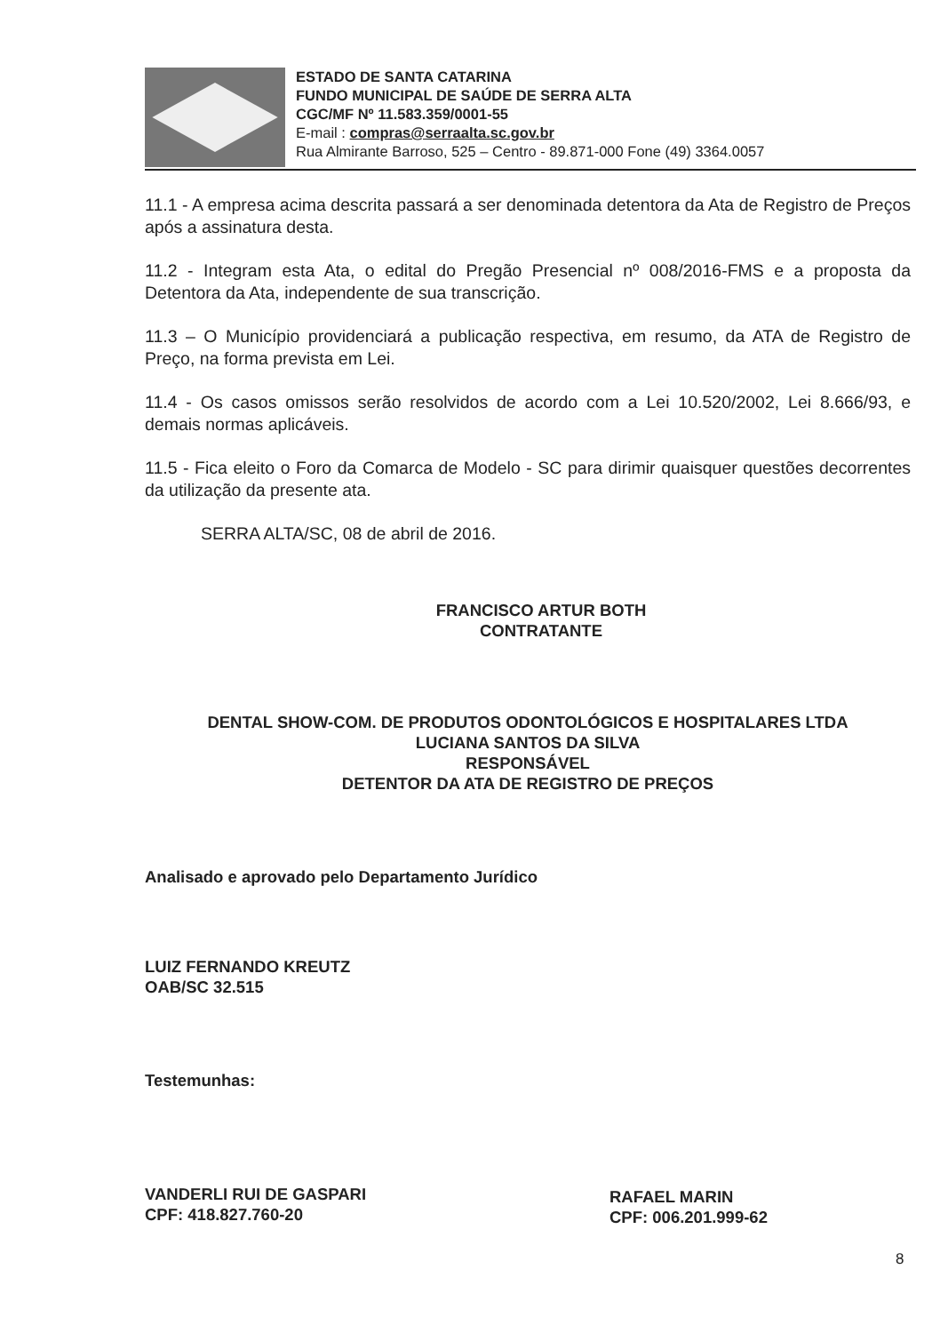ESTADO DE SANTA CATARINA
FUNDO MUNICIPAL DE SAÚDE DE SERRA ALTA
CGC/MF Nº 11.583.359/0001-55
E-mail : compras@serraalta.sc.gov.br
Rua Almirante Barroso, 525 – Centro - 89.871-000 Fone (49) 3364.0057
11.1 - A empresa acima descrita passará a ser denominada detentora da Ata de Registro de Preços após a assinatura desta.
11.2 - Integram esta Ata, o edital do Pregão Presencial nº 008/2016-FMS e a proposta da Detentora da Ata, independente de sua transcrição.
11.3 – O Município providenciará a publicação respectiva, em resumo, da ATA de Registro de Preço, na forma prevista em Lei.
11.4 - Os casos omissos serão resolvidos de acordo com a Lei 10.520/2002, Lei 8.666/93, e demais normas aplicáveis.
11.5 - Fica eleito o Foro da Comarca de Modelo - SC para dirimir quaisquer questões decorrentes da utilização da presente ata.
SERRA ALTA/SC, 08 de abril de 2016.
FRANCISCO ARTUR BOTH
CONTRATANTE
DENTAL SHOW-COM. DE PRODUTOS ODONTOLÓGICOS E HOSPITALARES LTDA
LUCIANA SANTOS DA SILVA
RESPONSÁVEL
DETENTOR DA ATA DE REGISTRO DE PREÇOS
Analisado e aprovado pelo Departamento Jurídico
LUIZ FERNANDO KREUTZ
OAB/SC 32.515
Testemunhas:
VANDERLI RUI DE GASPARI
CPF: 418.827.760-20
RAFAEL MARIN
CPF: 006.201.999-62
8